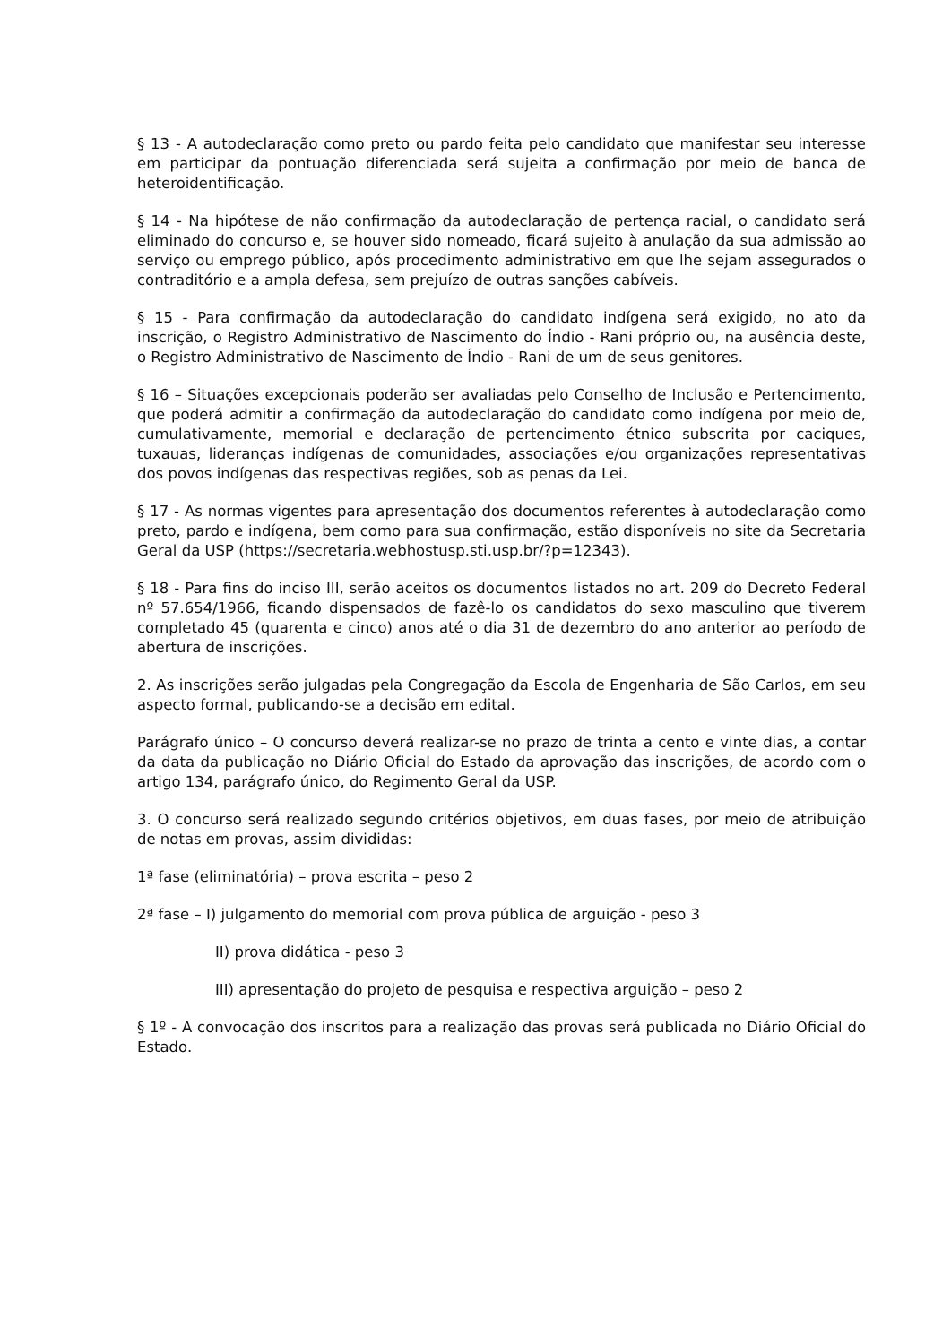§ 13 - A autodeclaração como preto ou pardo feita pelo candidato que manifestar seu interesse em participar da pontuação diferenciada será sujeita a confirmação por meio de banca de heteroidentificação.
§ 14 - Na hipótese de não confirmação da autodeclaração de pertença racial, o candidato será eliminado do concurso e, se houver sido nomeado, ficará sujeito à anulação da sua admissão ao serviço ou emprego público, após procedimento administrativo em que lhe sejam assegurados o contraditório e a ampla defesa, sem prejuízo de outras sanções cabíveis.
§ 15 - Para confirmação da autodeclaração do candidato indígena será exigido, no ato da inscrição, o Registro Administrativo de Nascimento do Índio - Rani próprio ou, na ausência deste, o Registro Administrativo de Nascimento de Índio - Rani de um de seus genitores.
§ 16 – Situações excepcionais poderão ser avaliadas pelo Conselho de Inclusão e Pertencimento, que poderá admitir a confirmação da autodeclaração do candidato como indígena por meio de, cumulativamente, memorial e declaração de pertencimento étnico subscrita por caciques, tuxauas, lideranças indígenas de comunidades, associações e/ou organizações representativas dos povos indígenas das respectivas regiões, sob as penas da Lei.
§ 17 - As normas vigentes para apresentação dos documentos referentes à autodeclaração como preto, pardo e indígena, bem como para sua confirmação, estão disponíveis no site da Secretaria Geral da USP (https://secretaria.webhostusp.sti.usp.br/?p=12343).
§ 18 - Para fins do inciso III, serão aceitos os documentos listados no art. 209 do Decreto Federal nº 57.654/1966, ficando dispensados de fazê-lo os candidatos do sexo masculino que tiverem completado 45 (quarenta e cinco) anos até o dia 31 de dezembro do ano anterior ao período de abertura de inscrições.
2. As inscrições serão julgadas pela Congregação da Escola de Engenharia de São Carlos, em seu aspecto formal, publicando-se a decisão em edital.
Parágrafo único – O concurso deverá realizar-se no prazo de trinta a cento e vinte dias, a contar da data da publicação no Diário Oficial do Estado da aprovação das inscrições, de acordo com o artigo 134, parágrafo único, do Regimento Geral da USP.
3. O concurso será realizado segundo critérios objetivos, em duas fases, por meio de atribuição de notas em provas, assim divididas:
1ª fase (eliminatória) – prova escrita – peso 2
2ª fase – I) julgamento do memorial com prova pública de arguição - peso 3
II) prova didática - peso 3
III) apresentação do projeto de pesquisa e respectiva arguição – peso 2
§ 1º - A convocação dos inscritos para a realização das provas será publicada no Diário Oficial do Estado.